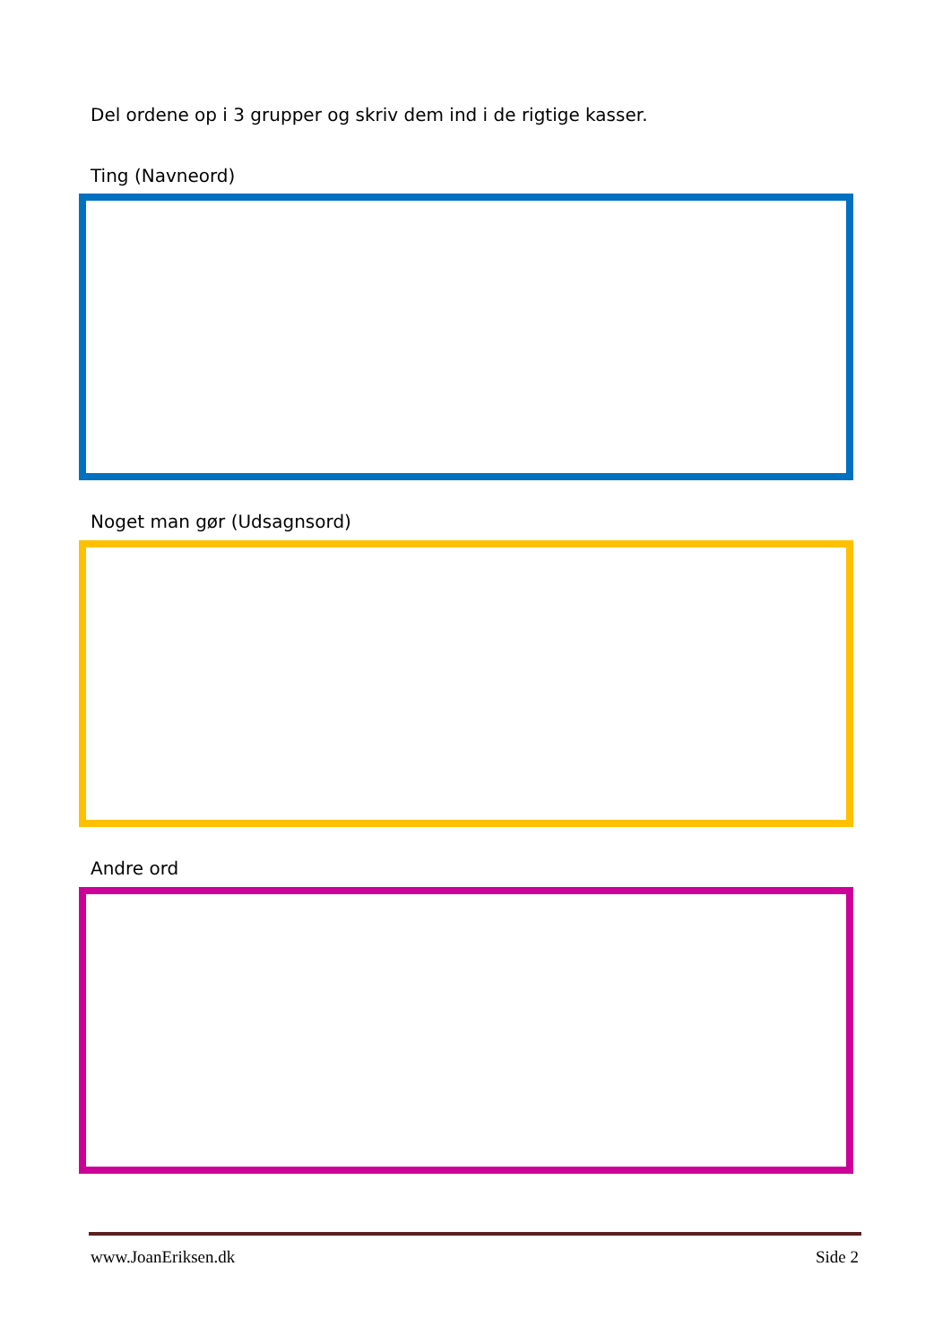Del ordene op i 3 grupper og skriv dem ind i de rigtige kasser.
Ting (Navneord)
Noget man gør (Udsagnsord)
Andre ord
www.JoanEriksen.dk Side 2